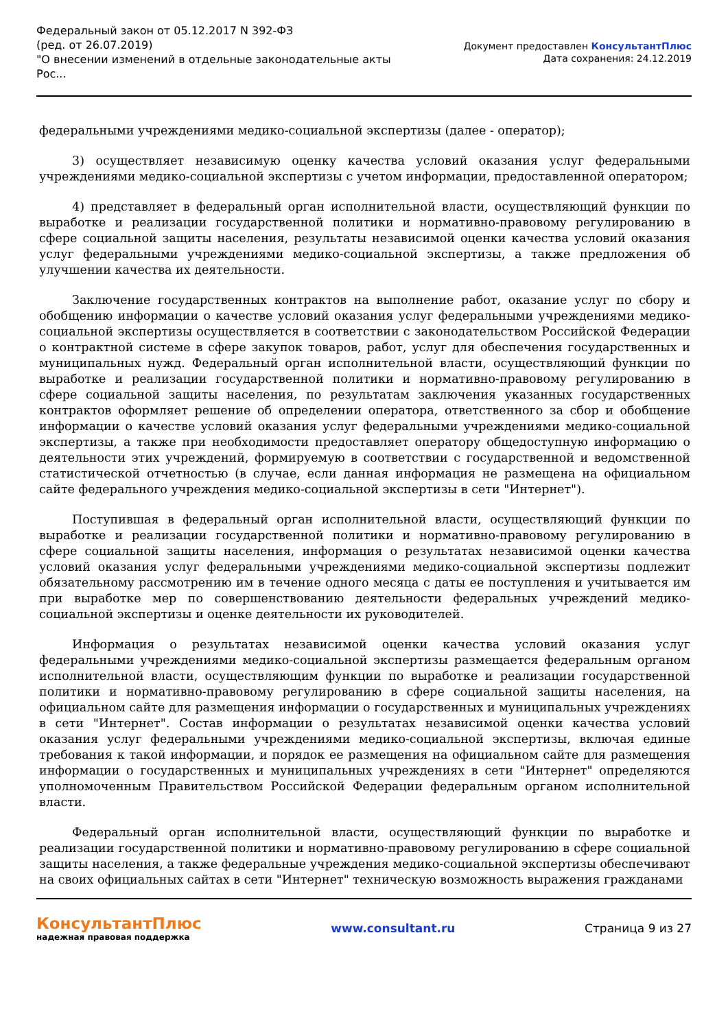Федеральный закон от 05.12.2017 N 392-ФЗ
(ред. от 26.07.2019)
"О внесении изменений в отдельные законодательные акты Рос...
Документ предоставлен КонсультантПлюс
Дата сохранения: 24.12.2019
федеральными учреждениями медико-социальной экспертизы (далее - оператор);
3) осуществляет независимую оценку качества условий оказания услуг федеральными учреждениями медико-социальной экспертизы с учетом информации, предоставленной оператором;
4) представляет в федеральный орган исполнительной власти, осуществляющий функции по выработке и реализации государственной политики и нормативно-правовому регулированию в сфере социальной защиты населения, результаты независимой оценки качества условий оказания услуг федеральными учреждениями медико-социальной экспертизы, а также предложения об улучшении качества их деятельности.
Заключение государственных контрактов на выполнение работ, оказание услуг по сбору и обобщению информации о качестве условий оказания услуг федеральными учреждениями медико-социальной экспертизы осуществляется в соответствии с законодательством Российской Федерации о контрактной системе в сфере закупок товаров, работ, услуг для обеспечения государственных и муниципальных нужд. Федеральный орган исполнительной власти, осуществляющий функции по выработке и реализации государственной политики и нормативно-правовому регулированию в сфере социальной защиты населения, по результатам заключения указанных государственных контрактов оформляет решение об определении оператора, ответственного за сбор и обобщение информации о качестве условий оказания услуг федеральными учреждениями медико-социальной экспертизы, а также при необходимости предоставляет оператору общедоступную информацию о деятельности этих учреждений, формируемую в соответствии с государственной и ведомственной статистической отчетностью (в случае, если данная информация не размещена на официальном сайте федерального учреждения медико-социальной экспертизы в сети "Интернет").
Поступившая в федеральный орган исполнительной власти, осуществляющий функции по выработке и реализации государственной политики и нормативно-правовому регулированию в сфере социальной защиты населения, информация о результатах независимой оценки качества условий оказания услуг федеральными учреждениями медико-социальной экспертизы подлежит обязательному рассмотрению им в течение одного месяца с даты ее поступления и учитывается им при выработке мер по совершенствованию деятельности федеральных учреждений медико-социальной экспертизы и оценке деятельности их руководителей.
Информация о результатах независимой оценки качества условий оказания услуг федеральными учреждениями медико-социальной экспертизы размещается федеральным органом исполнительной власти, осуществляющим функции по выработке и реализации государственной политики и нормативно-правовому регулированию в сфере социальной защиты населения, на официальном сайте для размещения информации о государственных и муниципальных учреждениях в сети "Интернет". Состав информации о результатах независимой оценки качества условий оказания услуг федеральными учреждениями медико-социальной экспертизы, включая единые требования к такой информации, и порядок ее размещения на официальном сайте для размещения информации о государственных и муниципальных учреждениях в сети "Интернет" определяются уполномоченным Правительством Российской Федерации федеральным органом исполнительной власти.
Федеральный орган исполнительной власти, осуществляющий функции по выработке и реализации государственной политики и нормативно-правовому регулированию в сфере социальной защиты населения, а также федеральные учреждения медико-социальной экспертизы обеспечивают на своих официальных сайтах в сети "Интернет" техническую возможность выражения гражданами
КонсультантПлюс
надежная правовая поддержка
www.consultant.ru Страница 9 из 27